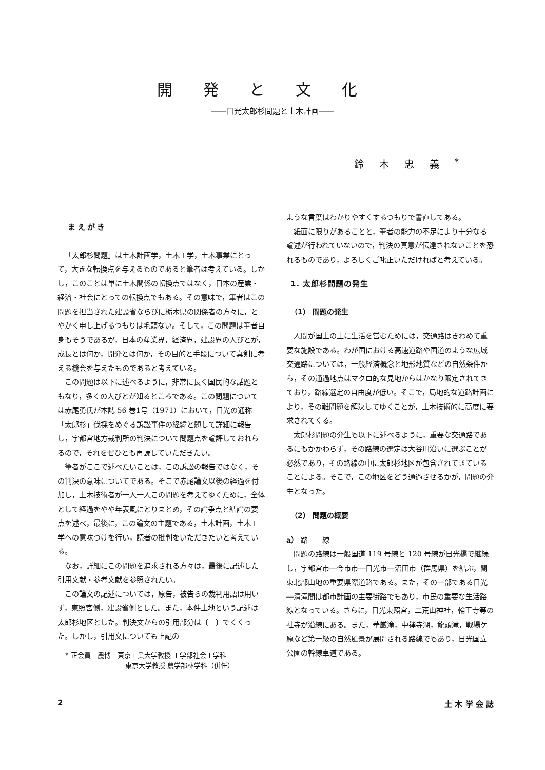開発と文化
――日光太郎杉問題と土木計画――
鈴木忠義<sup>*</sup>
まえがき
「太郎杉問題」は土木計画学，土木工学，土木事業にとって，大きな転換点を与えるものであると筆者は考えている。しかし，このことは単に土木関係の転換点ではなく，日本の産業・経済・社会にとっての転換点でもある。その意味で，筆者はこの問題を担当された建設省ならびに栃木県の関係者の方々に，とやかく申し上げるつもりは毛頭ない。そして，この問題は筆者自身もそうであるが，日本の産業界，経済界，建設界の人びとが，成長とは何か，開発とは何か，その目的と手段について真剣に考える機会を与えたものであると考えている。
この問題は以下に述べるように，非常に長く国民的な話題ともなり，多くの人びとが知るところである。この問題については赤尾勇氏が本誌 56 巻1号（1971）において，日光の通称「太郎杉」伐採をめぐる訴訟事件の経緯と題して詳細に報告し，宇都宮地方裁判所の判決について問題点を論評しておれらるので，それをぜひとも再読していただきたい。
筆者がここで述べたいことは，この訴訟の報告ではなく，その判決の意味についてである。そこで赤尾論文以後の経過を付加し，土木技術者が一人一人この問題を考えてゆくために，全体として経過をやや年表風にとりまとめ，その論争点と結論の要点を述べ，最後に，この論文の主題である，土木計画，土木工学への意味づけを行い，読者の批判をいただきたいと考えている。
なお，詳細にこの問題を追求される方々は，最後に記述した引用文献・参考文献を参照されたい。
この論文の記述については，原告，被告らの裁判用語は用いず，東照宮側，建設省側とした。また，本件土地という記述は太郎杉地区とした。判決文からの引用部分は〔　〕でくくった。しかし，引用文についても上記の
* 正会員　農博　東京工業大学教授 工学部社会工学科
　　　　　　　　　東京大学教授 農学部林学科（併任）
ような言葉はわかりやすくするつもりで書直してある。
紙面に限りがあることと，筆者の能力の不足により十分なる論述が行われていないので，判決の真意が伝達されないことを恐れるものであり，よろしくご叱正いただければと考えている。
1. 太郎杉問題の発生
（1） 問題の発生
人間が国土の上に生活を営むためには，交通路はきわめて重要な施設である。わが国における高速道路や国道のような広域交通路については，一般経済概念と地形地質などの自然条件から，その通過地点はマクロ的な見地からはかなり限定されてきており，路線選定の自由度が低い。そこで，局地的な道路計画により，その難問題を解決してゆくことが，土木技術的に高度に要求されてくる。
太郎杉問題の発生も以下に述べるように，重要な交通路であるにもかかわらず，その路線の選定は大谷川沿いに選ぶことが必然であり，その路線の中に太郎杉地区が包含されてきていることによる。そこで，この地区をどう通過させるかが，問題の発生となった。
（2） 問題の概要
a） 路　　線
問題の路線は一般国道 119 号線と 120 号線が日光橋で継続し，宇都宮市―今市市―日光市―沼田市（群馬県）を結ぶ，関東北部山地の重要県際道路である。また，その一部である日光―清滝間は都市計画の主要街路でもあり，市民の重要な生活路線となっている。さらに，日光東照宮，二荒山神社，輪王寺等の社寺が沿線にある。また，華厳滝，中禅寺湖，龍頭滝，戦場ケ原など第一級の自然風景が展開される路線でもあり，日光国立公園の幹線車道である。
2 土 木 学 会 誌